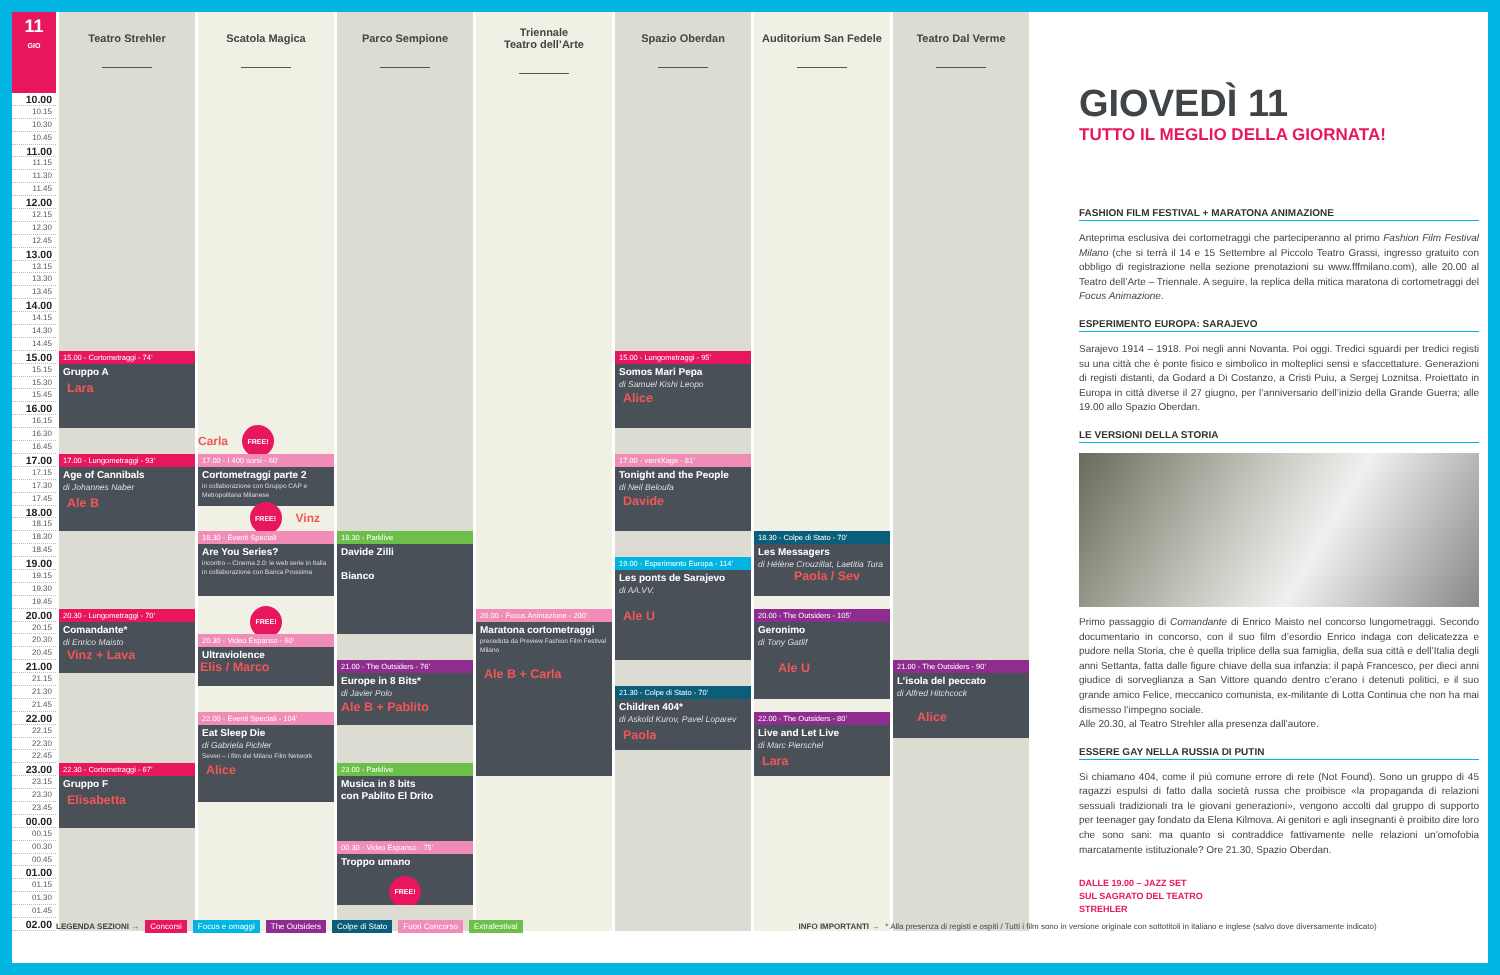11
GIO
Teatro Strehler
Scatola Magica
Parco Sempione
Triennale
Teatro dell’Arte
Spazio Oberdan
Auditorium San Fedele
Teatro Dal Verme
10.00
10.15
10.30
10.45
11.00
11.15
11.30
11.45
12.00
12.15
12.30
12.45
13.00
13.15
13.30
13.45
14.00
14.15
14.30
14.45
15.00
15.15
15.30
15.45
16.00
16.15
16.30
16.45
17.00
17.15
17.30
17.45
18.00
18.15
18.30
18.45
19.00
19.15
19.30
19.45
20.00
20.15
20.30
20.45
21.00
21.15
21.30
21.45
22.00
22.15
22.30
22.45
23.00
23.15
23.30
23.45
00.00
00.15
00.30
00.45
01.00
01.15
01.30
01.45
02.00
15.00 - Cortometraggi - 74’
Gruppo A
Lara
17.00 - Lungometraggi - 93’
Age of Cannibals
di Johannes Naber
Ale B
20.30 - Lungometraggi - 70’
Comandante*
di Enrico Maisto
Vinz + Lava
22.30 - Cortometraggi - 67’
Gruppo F
Elisabetta
Carla FREE!
17.00 - I 400 sorsi - 60’
Cortometraggi parte 2
in collaborazione con Gruppo CAP e Metropolitana Milanese
FREE! Vinz
18.30 - Eventi Speciali
Are You Series?
incontro – Cinema 2.0: le web serie in Italia
in collaborazione con Banca Prossima
FREE!
20.30 - Video Espanso - 60’
Ultraviolence
Elis / Marco
22.00 - Eventi Speciali - 104’
Eat Sleep Die
di Gabriela Pichler
Seven – i film del Milano Film Network
Alice
18.30 - Parklive
Davide Zilli
Bianco
21.00 - The Outsiders - 76’
Europe in 8 Bits*
di Javier Polo
Ale B + Pablito
23.00 - Parklive
Musica in 8 bits
con Pablito El Drito
00.30 - Video Espanso - 75’
Troppo umano
FREE!
20.00 - Focus Animazione - 200’
Maratona cortometraggi
preceduta da Preview Fashion Film Festival Milano
Ale B + Carla
15.00 - Lungometraggi - 95’
Somos Mari Pepa
di Samuel Kishi Leopo
Alice
17.00 - verniXage - 81’
Tonight and the People
di Neil Beloufa
Davide
19.00 - Esperimento Europa - 114’
Les ponts de Sarajevo
di AA.VV.
Ale U
21.30 - Colpe di Stato - 70’
Children 404*
di Askold Kurov, Pavel Loparev
Paola
18.30 - Colpe di Stato - 70’
Les Messagers
di Hélène Crouzillat, Laetitia Tura
Paola / Sev
20.00 - The Outsiders - 105’
Geronimo
di Tony Gatlif
Ale U
22.00 - The Outsiders - 80’
Live and Let Live
di Marc Pierschel
Lara
21.00 - The Outsiders - 90’
L’isola del peccato
di Alfred Hitchcock
Alice
LEGENDA SEZIONI → Concorsi Focus e omaggi The Outsiders Colpe di Stato Fuori Concorso Extrafestival INFO IMPORTANTI → * Alla presenza di registi e ospiti / Tutti i film sono in versione originale con sottotitoli in italiano e inglese (salvo dove diversamente indicato)
GIOVEDÌ 11
TUTTO IL MEGLIO DELLA GIORNATA!
FASHION FILM FESTIVAL + MARATONA ANIMAZIONE
Anteprima esclusiva dei cortometraggi che parteciperanno al primo Fashion Film Festival Milano (che si terrà il 14 e 15 Settembre al Piccolo Teatro Grassi, ingresso gratuito con obbligo di registrazione nella sezione prenotazioni su www.fffmilano.com), alle 20.00 al Teatro dell’Arte – Triennale. A seguire, la replica della mitica maratona di cortometraggi del Focus Animazione.
ESPERIMENTO EUROPA: SARAJEVO
Sarajevo 1914 – 1918. Poi negli anni Novanta. Poi oggi. Tredici sguardi per tredici registi su una città che è ponte fisico e simbolico in molteplici sensi e sfaccettature. Generazioni di registi distanti, da Godard a Di Costanzo, a Cristi Puiu, a Sergej Loznitsa. Proiettato in Europa in città diverse il 27 giugno, per l’anniversario dell’inizio della Grande Guerra; alle 19.00 allo Spazio Oberdan.
LE VERSIONI DELLA STORIA
Primo passaggio di Comandante di Enrico Maisto nel concorso lungometraggi. Secondo documentario in concorso, con il suo film d’esordio Enrico indaga con delicatezza e pudore nella Storia, che è quella triplice della sua famiglia, della sua città e dell’Italia degli anni Settanta, fatta dalle figure chiave della sua infanzia: il papà Francesco, per dieci anni giudice di sorveglianza a San Vittore quando dentro c’erano i detenuti politici, e il suo grande amico Felice, meccanico comunista, ex-militante di Lotta Continua che non ha mai dismesso l’impegno sociale.
Alle 20.30, al Teatro Strehler alla presenza dall’autore.
ESSERE GAY NELLA RUSSIA DI PUTIN
Si chiamano 404, come il più comune errore di rete (Not Found). Sono un gruppo di 45 ragazzi espulsi di fatto dalla società russa che proibisce «la propaganda di relazioni sessuali tradizionali tra le giovani generazioni», vengono accolti dal gruppo di supporto per teenager gay fondato da Elena Kilmova. Ai genitori e agli insegnanti è proibito dire loro che sono sani: ma quanto si contraddice fattivamente nelle relazioni un’omofobia marcatamente istituzionale? Ore 21.30, Spazio Oberdan.
DALLE 19.00 – JAZZ SET
SUL SAGRATO DEL TEATRO
STREHLER